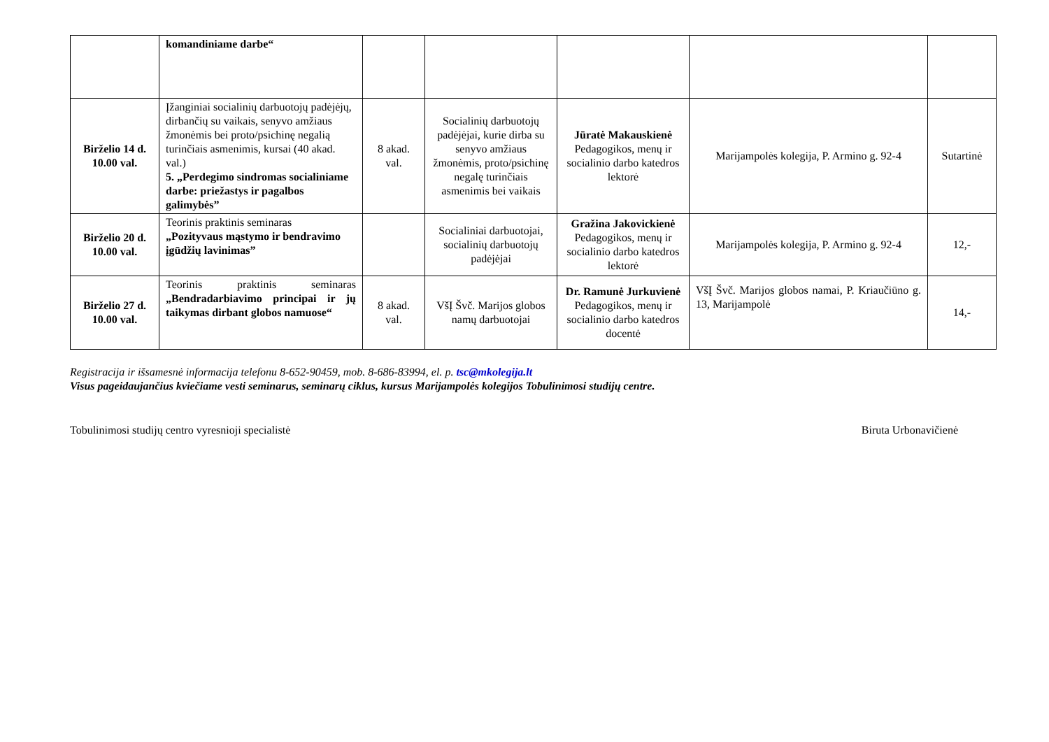| | komandiniame darbe“ | | | | | |
| Birželio 14 d. 10.00 val. | Įžanginiai socialinių darbuotojų padėjėjų, dirbančių su vaikais, senyvo amžiaus žmonėmis bei proto/psichinę negalią turinčiais asmenimis, kursai (40 akad. val.) 5. „Perdegimo sindromas socialiniame darbe: priežastys ir pagalbos galimybės” | 8 akad. val. | Socialinių darbuotojų padėjėjai, kurie dirba su senyvo amžiaus žmonėmis, proto/psichinę negalę turinčiais asmenimis bei vaikais | Jūratė Makauskienė Pedagogikos, menų ir socialinio darbo katedros lektorė | Marijampolės kolegija, P. Armino g. 92-4 | Sutartinė |
| Birželio 20 d. 10.00 val. | Teorinis praktinis seminaras „Pozityvaus mąstymo ir bendravimo įgūdžių lavinimas” | | Socialiniai darbuotojai, socialinių darbuotojų padėjėjai | Gražina Jakovickienė Pedagogikos, menų ir socialinio darbo katedros lektorė | Marijampolės kolegija, P. Armino g. 92-4 | 12,- |
| Birželio 27 d. 10.00 val. | Teorinis praktinis seminaras „Bendradarbiavimo principai ir jų taikymas dirbant globos namuose“ | 8 akad. val. | VšĮ Švč. Marijos globos namų darbuotojai | Dr. Ramunė Jurkuvienė Pedagogikos, menų ir socialinio darbo katedros docentė | VšĮ Švč. Marijos globos namai, P. Kriaučiūno g. 13, Marijampolė | 14,- |
Registracija ir išsamesnė informacija telefonu 8-652-90459, mob. 8-686-83994, el. p. tsc@mkolegija.lt
Visus pageidaujančius kviečiame vesti seminarus, seminarų ciklus, kursus Marijampolės kolegijos Tobulinimosi studijų centre.
Tobulinimosi studijų centro vyresnioji specialistė Biruta Urbonavičienė